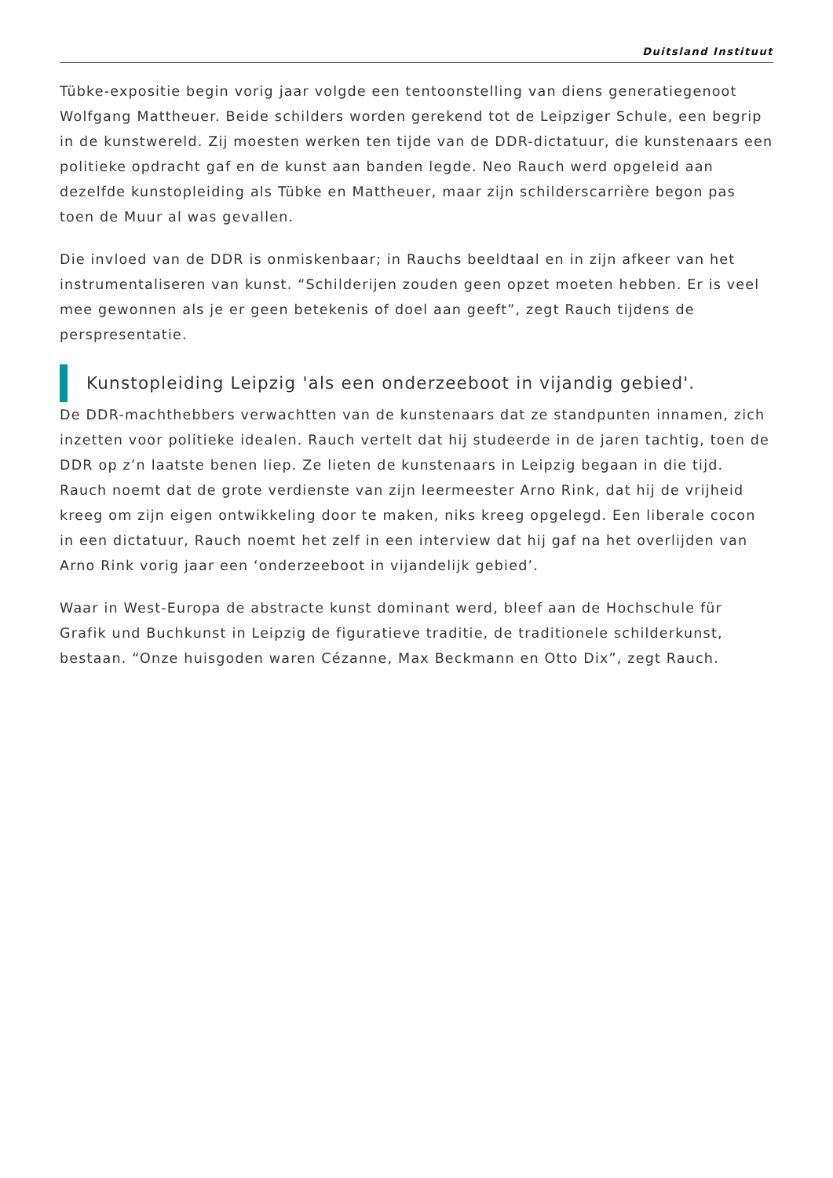Duitsland Instituut
Tübke-expositie begin vorig jaar volgde een tentoonstelling van diens generatiegenoot Wolfgang Mattheuer. Beide schilders worden gerekend tot de Leipziger Schule, een begrip in de kunstwereld. Zij moesten werken ten tijde van de DDR-dictatuur, die kunstenaars een politieke opdracht gaf en de kunst aan banden legde. Neo Rauch werd opgeleid aan dezelfde kunstopleiding als Tübke en Mattheuer, maar zijn schilderscarrière begon pas toen de Muur al was gevallen.
Die invloed van de DDR is onmiskenbaar; in Rauchs beeldtaal en in zijn afkeer van het instrumentaliseren van kunst. “Schilderijen zouden geen opzet moeten hebben. Er is veel mee gewonnen als je er geen betekenis of doel aan geeft”, zegt Rauch tijdens de perspresentatie.
Kunstopleiding Leipzig 'als een onderzeeboot in vijandig gebied'.
De DDR-machthebbers verwachtten van de kunstenaars dat ze standpunten innamen, zich inzetten voor politieke idealen. Rauch vertelt dat hij studeerde in de jaren tachtig, toen de DDR op z’n laatste benen liep. Ze lieten de kunstenaars in Leipzig begaan in die tijd. Rauch noemt dat de grote verdienste van zijn leermeester Arno Rink, dat hij de vrijheid kreeg om zijn eigen ontwikkeling door te maken, niks kreeg opgelegd. Een liberale cocon in een dictatuur, Rauch noemt het zelf in een interview dat hij gaf na het overlijden van Arno Rink vorig jaar een ‘onderzeeboot in vijandelijk gebied’.
Waar in West-Europa de abstracte kunst dominant werd, bleef aan de Hochschule für Grafik und Buchkunst in Leipzig de figuratieve traditie, de traditionele schilderkunst, bestaan. “Onze huisgoden waren Cézanne, Max Beckmann en Otto Dix”, zegt Rauch.